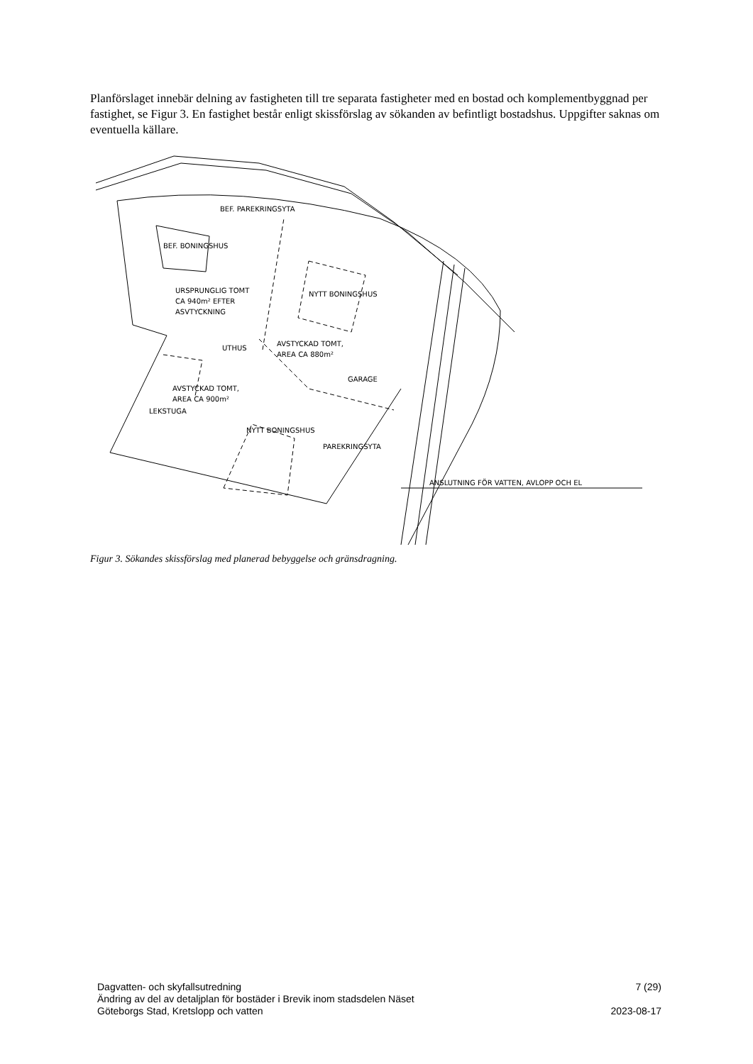Planförslaget innebär delning av fastigheten till tre separata fastigheter med en bostad och komplementbyggnad per fastighet, se Figur 3. En fastighet består enligt skissförslag av sökanden av befintligt bostadshus. Uppgifter saknas om eventuella källare.
BEF. BONINGSHUS
BEF. PAREKRINGSYTA
URSPRUNGLIG TOMT
CA 940m² EFTER
ASVTYCKNING
NYTT BONINGSHUS
UTHUS
AVSTYCKAD TOMT,
AREA CA 880m²
GARAGE
AVSTYCKAD TOMT,
AREA CA 900m²
LEKSTUGA
NYTT BONINGSHUS
PAREKRINGSYTA
ANSLUTNING FÖR VATTEN, AVLOPP OCH EL
Figur 3. Sökandes skissförslag med planerad bebyggelse och gränsdragning.
Dagvatten- och skyfallsutredning 7 (29)
Ändring av del av detaljplan för bostäder i Brevik inom stadsdelen Näset
Göteborgs Stad, Kretslopp och vatten 2023-08-17